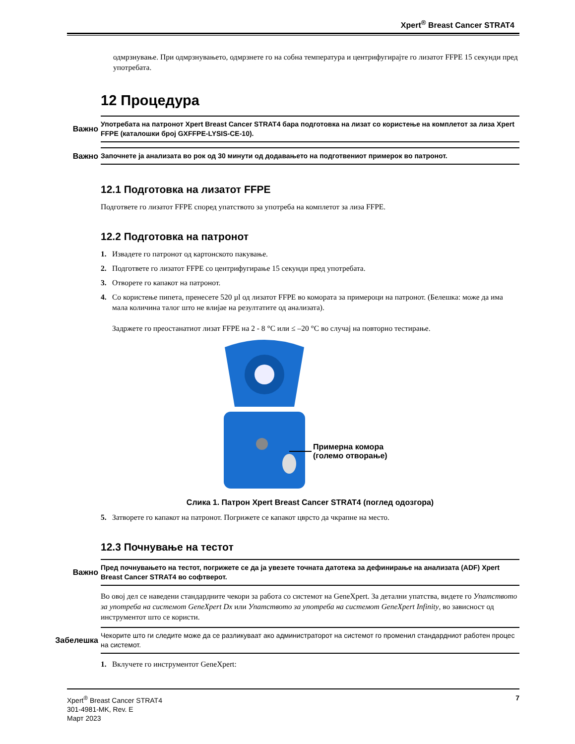Xpert<sup>®</sup> Breast Cancer STRAT4
одмрзнување. При одмрзнувањето, одмрзнете го на собна температура и центрифугирајте го лизатот FFPE 15 секунди пред употребата.
12 Процедура
Важно
Употребата на патронот Xpert Breast Cancer STRAT4 бара подготовка на лизат со користење на комплетот за лиза Xpert FFPE (каталошки број GXFFPE-LYSIS-CE-10).
Важно
Започнете ја анализата во рок од 30 минути од додавањето на подготвениот примерок во патронот.
12.1 Подготовка на лизатот FFPE
Подгответе го лизатот FFPE според упатството за употреба на комплетот за лиза FFPE.
12.2 Подготовка на патронот
1. Извадете го патронот од картонското пакување.
2. Подгответе го лизатот FFPE со центрифугирање 15 секунди пред употребата.
3. Отворете го капакот на патронот.
4. Со користење пипета, пренесете 520 µl од лизатот FFPE во комората за примероци на патронот. (Белешка: може да има мала количина талог што не влијае на резултатите од анализата).
Задржете го преостанатиот лизат FFPE на 2 - 8 °C или ≤ –20 °C во случај на повторно тестирање.
Примерна комора
(големо отворање)
Слика 1. Патрон Xpert Breast Cancer STRAT4 (поглед одозгора)
5. Затворете го капакот на патронот. Погрижете се капакот цврсто да чкрапне на место.
12.3 Почнување на тестот
Важно
Пред почнувањето на тестот, погрижете се да ја увезете точната датотека за дефинирање на анализата (ADF) Xpert Breast Cancer STRAT4 во софтверот.
Во овој дел се наведени стандардните чекори за работа со системот на GeneXpert. За детални упатства, видете го Упатството за употреба на системот GeneXpert Dx или Упатството за употреба на системот GeneXpert Infinity, во зависност од инструментот што се користи.
Забелешка
Чекорите што ги следите може да се разликуваат ако администраторот на системот го променил стандардниот работен процес на системот.
1. Вклучете го инструментот GeneXpert:
Xpert<sup>®</sup> Breast Cancer STRAT4
301-4981-MK, Rev. E
Март 2023
7